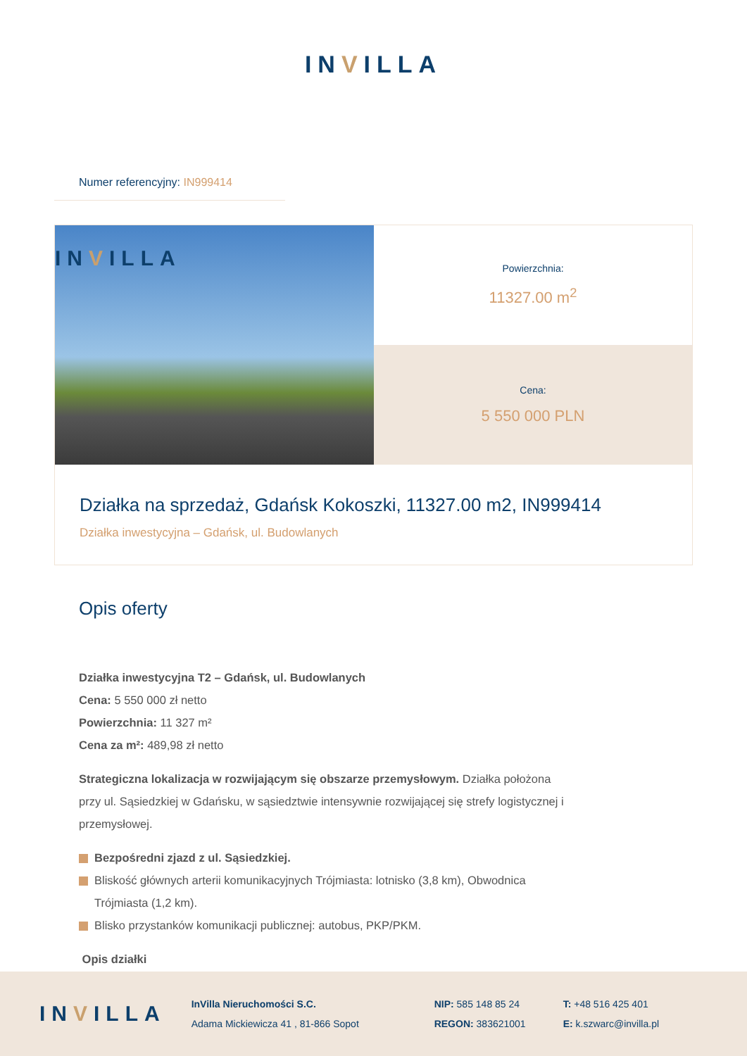INVILLA
Numer referencyjny: IN999414
INVILLA
Powierzchnia:
11327.00 m<sup>2</sup>
Cena:
5 550 000 PLN
Działka na sprzedaż, Gdańsk Kokoszki, 11327.00 m2, IN999414
Działka inwestycyjna – Gdańsk, ul. Budowlanych
Opis oferty
Działka inwestycyjna T2 – Gdańsk, ul. Budowlanych
Cena: 5 550 000 zł netto
Powierzchnia: 11 327 m²
Cena za m²: 489,98 zł netto
Strategiczna lokalizacja w rozwijającym się obszarze przemysłowym. Działka położona przy ul. Sąsiedzkiej w Gdańsku, w sąsiedztwie intensywnie rozwijającej się strefy logistycznej i przemysłowej.
Bezpośredni zjazd z ul. Sąsiedzkiej.
Bliskość głównych arterii komunikacyjnych Trójmiasta: lotnisko (3,8 km), Obwodnica Trójmiasta (1,2 km).
Blisko przystanków komunikacji publicznej: autobus, PKP/PKM.
Opis działki
INVILLA
InVilla Nieruchomości S.C.
Adama Mickiewicza 41 , 81-866 Sopot
NIP: 585 148 85 24
REGON: 383621001
T: +48 516 425 401
E: k.szwarc@invilla.pl